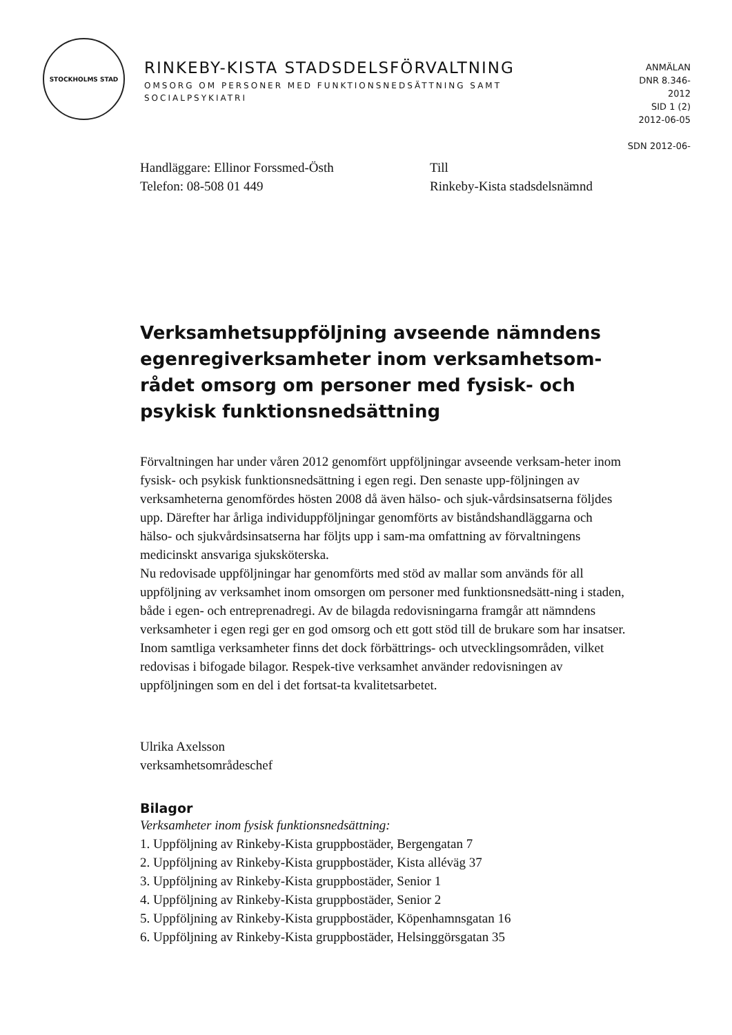STOCKHOLMS STAD
RINKEBY-KISTA STADSDELSFÖRVALTNING
OMSORG OM PERSONER MED FUNKTIONSNEDSÄTTNING SAMT SOCIALPSYKIATRI
ANMÄLAN
DNR 8.346-
2012
SID 1 (2)
2012-06-05
SDN 2012-06-
Handläggare: Ellinor Forssmed-Östh
Telefon: 08-508 01 449
Till
Rinkeby-Kista stadsdelsnämnd
Verksamhetsuppföljning avseende nämndens egenregiverksamheter inom verksamhetsom-rådet omsorg om personer med fysisk- och psykisk funktionsnedsättning
Förvaltningen har under våren 2012 genomfört uppföljningar avseende verksam-heter inom fysisk- och psykisk funktionsnedsättning i egen regi. Den senaste upp-följningen av verksamheterna genomfördes hösten 2008 då även hälso- och sjuk-vårdsinsatserna följdes upp. Därefter har årliga individuppföljningar genomförts av biståndshandläggarna och hälso- och sjukvårdsinsatserna har följts upp i sam-ma omfattning av förvaltningens medicinskt ansvariga sjuksköterska.
Nu redovisade uppföljningar har genomförts med stöd av mallar som används för all uppföljning av verksamhet inom omsorgen om personer med funktionsnedsätt-ning i staden, både i egen- och entreprenadregi. Av de bilagda redovisningarna framgår att nämndens verksamheter i egen regi ger en god omsorg och ett gott stöd till de brukare som har insatser. Inom samtliga verksamheter finns det dock förbättrings- och utvecklingsområden, vilket redovisas i bifogade bilagor. Respek-tive verksamhet använder redovisningen av uppföljningen som en del i det fortsat-ta kvalitetsarbetet.
Ulrika Axelsson
verksamhetsområdeschef
Bilagor
Verksamheter inom fysisk funktionsnedsättning:
1. Uppföljning av Rinkeby-Kista gruppbostäder, Bergengatan 7
2. Uppföljning av Rinkeby-Kista gruppbostäder, Kista alléväg 37
3. Uppföljning av Rinkeby-Kista gruppbostäder, Senior 1
4. Uppföljning av Rinkeby-Kista gruppbostäder, Senior 2
5. Uppföljning av Rinkeby-Kista gruppbostäder, Köpenhamnsgatan 16
6. Uppföljning av Rinkeby-Kista gruppbostäder, Helsinggörsgatan 35